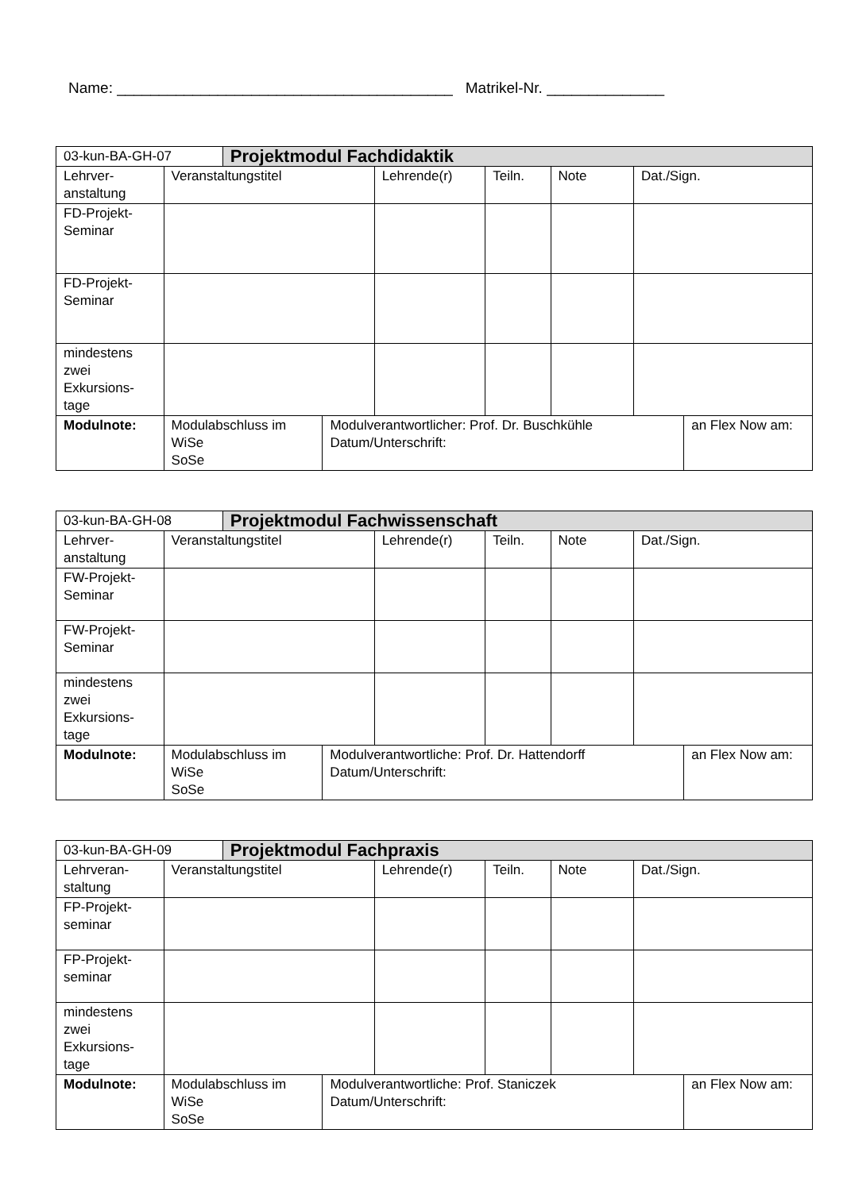Name: ________________________________________ Matrikel-Nr. ______________
| 03-kun-BA-GH-07 | | Projektmodul Fachdidaktik | | | | | | |
| Lehrver-anstaltung | Veranstaltungstitel | | | Lehrende(r) | Teiln. | Note | Dat./Sign. | |
| FD-Projekt-Seminar | | | | | | | | |
| FD-Projekt-Seminar | | | | | | | | |
| mindestens zwei Exkursions-tage | | | | | | | | |
| Modulnote: | Modulabschluss im WiSe SoSe | | Modulverantwortlicher: Prof. Dr. Buschkühle Datum/Unterschrift: | | | | | an Flex Now am: |
| 03-kun-BA-GH-08 | | Projektmodul Fachwissenschaft | | | | | | |
| Lehrver-anstaltung | Veranstaltungstitel | | | Lehrende(r) | Teiln. | Note | Dat./Sign. | |
| FW-Projekt-Seminar | | | | | | | | |
| FW-Projekt-Seminar | | | | | | | | |
| mindestens zwei Exkursions-tage | | | | | | | | |
| Modulnote: | Modulabschluss im WiSe SoSe | | Modulverantwortliche: Prof. Dr. Hattendorff Datum/Unterschrift: | | | | | an Flex Now am: |
| 03-kun-BA-GH-09 | | Projektmodul Fachpraxis | | | | | | |
| Lehrveran-staltung | Veranstaltungstitel | | | Lehrende(r) | Teiln. | Note | Dat./Sign. | |
| FP-Projekt-seminar | | | | | | | | |
| FP-Projekt-seminar | | | | | | | | |
| mindestens zwei Exkursions-tage | | | | | | | | |
| Modulnote: | Modulabschluss im WiSe SoSe | | Modulverantwortliche: Prof. Staniczek Datum/Unterschrift: | | | | | an Flex Now am: |